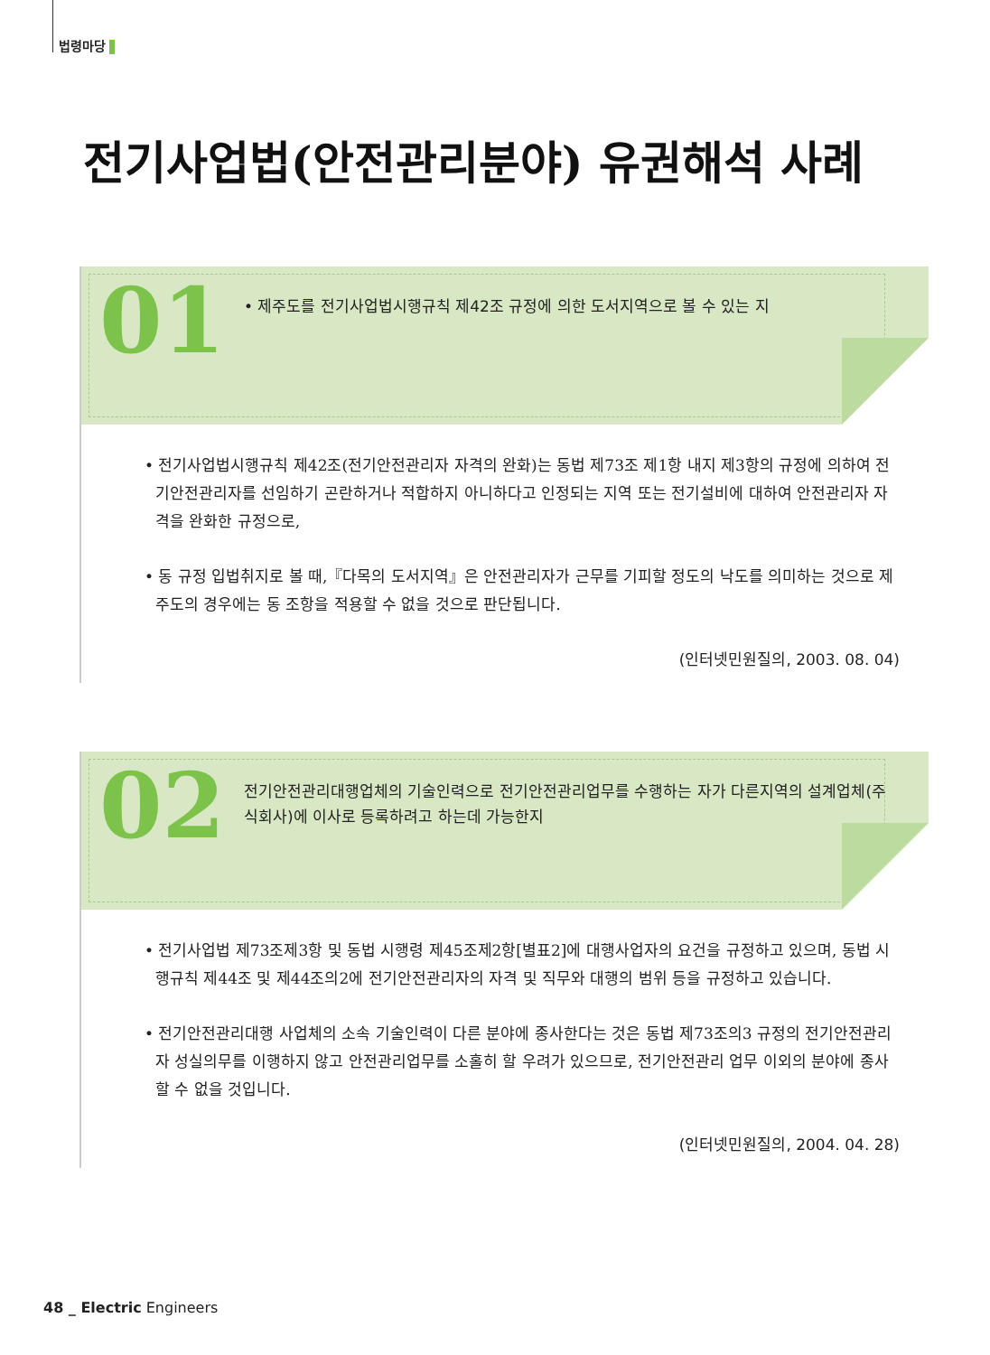법령마당
전기사업법(안전관리분야) 유권해석 사례
01
• 제주도를 전기사업법시행규칙 제42조 규정에 의한 도서지역으로 볼 수 있는 지
• 전기사업법시행규칙 제42조(전기안전관리자 자격의 완화)는 동법 제73조 제1항 내지 제3항의 규정에 의하여 전기안전관리자를 선임하기 곤란하거나 적합하지 아니하다고 인정되는 지역 또는 전기설비에 대하여 안전관리자 자격을 완화한 규정으로,
• 동 규정 입법취지로 볼 때,『다목의 도서지역』은 안전관리자가 근무를 기피할 정도의 낙도를 의미하는 것으로 제주도의 경우에는 동 조항을 적용할 수 없을 것으로 판단됩니다.
(인터넷민원질의, 2003. 08. 04)
02
전기안전관리대행업체의 기술인력으로 전기안전관리업무를 수행하는 자가 다른지역의 설계업체(주식회사)에 이사로 등록하려고 하는데 가능한지
• 전기사업법 제73조제3항 및 동법 시행령 제45조제2항[별표2]에 대행사업자의 요건을 규정하고 있으며, 동법 시행규칙 제44조 및 제44조의2에 전기안전관리자의 자격 및 직무와 대행의 범위 등을 규정하고 있습니다.
• 전기안전관리대행 사업체의 소속 기술인력이 다른 분야에 종사한다는 것은 동법 제73조의3 규정의 전기안전관리자 성실의무를 이행하지 않고 안전관리업무를 소홀히 할 우려가 있으므로, 전기안전관리 업무 이외의 분야에 종사할 수 없을 것입니다.
(인터넷민원질의, 2004. 04. 28)
48 _ Electric Engineers